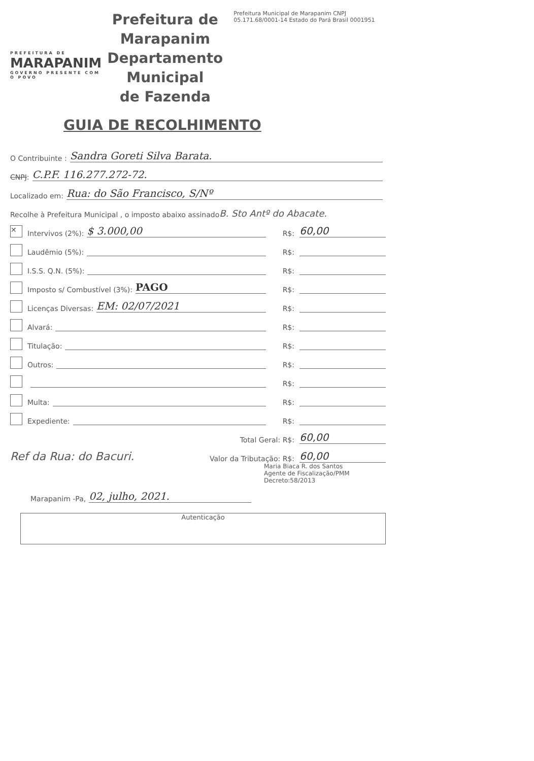PREFEITURA DE
MARAPANIM
GOVERNO PRESENTE COM O POVO
Prefeitura de Marapanim
Departamento Municipal
de Fazenda
Prefeitura Municipal de Marapanim CNPJ 05.171.68/0001-14 Estado do Pará Brasil 0001951
GUIA DE RECOLHIMENTO
O Contribuinte : Sandra Goreti Silva Barata.
CNPJ: C.P.F. 116.277.272-72.
Localizado em: Rua: do São Francisco, S/Nº
Recolhe à Prefeitura Municipal , o imposto abaixo assinado B. Sto Antº do Abacate.
✕ Intervivos (2%): $ 3.000,00 R$: 60,00
Laudêmio (5%): R$:
I.S.S. Q.N. (5%): R$:
Imposto s/ Combustível (3%): PAGO R$:
Licenças Diversas: EM: 02/07/2021 R$:
Alvará: R$:
Titulação: R$:
Outros: R$:
R$:
Multa: R$:
Expediente: R$:
Total Geral: R$: 60,00
Ref da Rua: do Bacuri. Valor da Tributação: R$: 60,00
Maria Biaca R. dos Santos
Agente de Fiscalização/PMM
Decreto:58/2013
Marapanim -Pa, 02, julho, 2021.
Autenticação